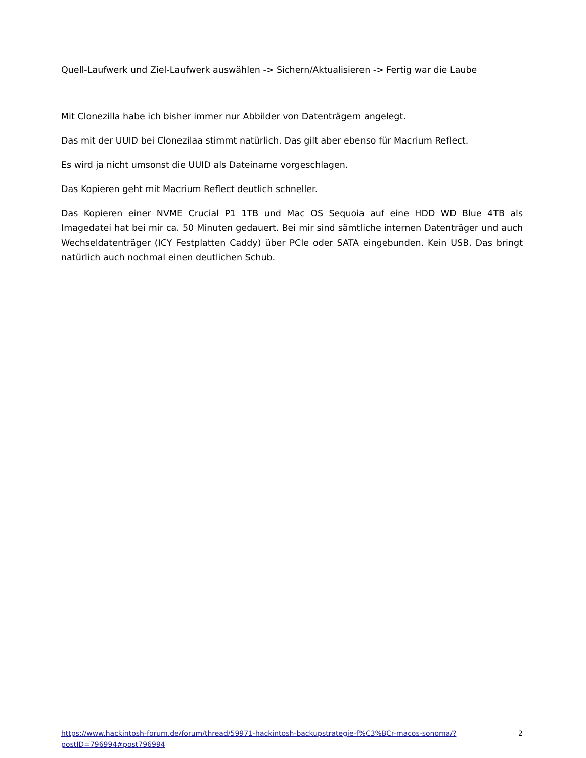Quell-Laufwerk und Ziel-Laufwerk auswählen -> Sichern/Aktualisieren -> Fertig war die Laube
Mit Clonezilla habe ich bisher immer nur Abbilder von Datenträgern angelegt.
Das mit der UUID bei Clonezilaa stimmt natürlich. Das gilt aber ebenso für Macrium Reflect.
Es wird ja nicht umsonst die UUID als Dateiname vorgeschlagen.
Das Kopieren geht mit Macrium Reflect deutlich schneller.
Das Kopieren einer NVME Crucial P1 1TB und Mac OS Sequoia auf eine HDD WD Blue 4TB als Imagedatei hat bei mir ca. 50 Minuten gedauert. Bei mir sind sämtliche internen Datenträger und auch Wechseldatenträger (ICY Festplatten Caddy) über PCIe oder SATA eingebunden. Kein USB. Das bringt natürlich auch nochmal einen deutlichen Schub.
https://www.hackintosh-forum.de/forum/thread/59971-hackintosh-backupstrategie-f%C3%BCr-macos-sonoma/?postID=796994#post796994 2